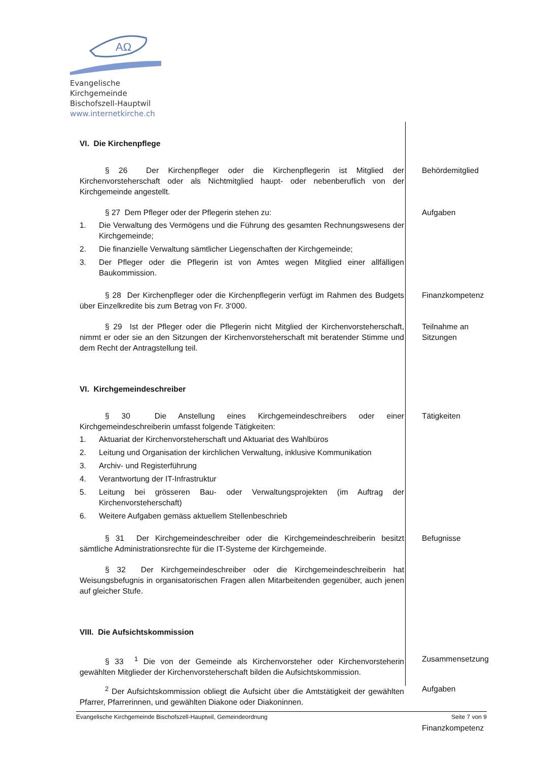ΑΩ
Evangelische Kirchgemeinde
Bischofszell-Hauptwil
www.internetkirche.ch
VI. Die Kirchenpflege
§ 26 Der Kirchenpfleger oder die Kirchenpflegerin ist Mitglied der Kirchenvorsteherschaft oder als Nichtmitglied haupt- oder nebenberuflich von der Kirchgemeinde angestellt.
Behördemitglied
§ 27 Dem Pfleger oder der Pflegerin stehen zu:
1. Die Verwaltung des Vermögens und die Führung des gesamten Rechnungswesens der Kirchgemeinde;
2. Die finanzielle Verwaltung sämtlicher Liegenschaften der Kirchgemeinde;
3. Der Pfleger oder die Pflegerin ist von Amtes wegen Mitglied einer allfälligen Baukommission.
Aufgaben
§ 28 Der Kirchenpfleger oder die Kirchenpflegerin verfügt im Rahmen des Budgets über Einzelkredite bis zum Betrag von Fr. 3‘000.
Finanzkompetenz
§ 29 Ist der Pfleger oder die Pflegerin nicht Mitglied der Kirchenvorsteherschaft, nimmt er oder sie an den Sitzungen der Kirchenvorsteherschaft mit beratender Stimme und dem Recht der Antragstellung teil.
Teilnahme an Sitzungen
VI. Kirchgemeindeschreiber
§ 30 Die Anstellung eines Kirchgemeindeschreibers oder einer Kirchgemeindeschreiberin umfasst folgende Tätigkeiten:
1. Aktuariat der Kirchenvorsteherschaft und Aktuariat des Wahlbüros
2. Leitung und Organisation der kirchlichen Verwaltung, inklusive Kommunikation
3. Archiv- und Registerführung
4. Verantwortung der IT-Infrastruktur
5. Leitung bei grösseren Bau- oder Verwaltungsprojekten (im Auftrag der Kirchenvorsteherschaft)
6. Weitere Aufgaben gemäss aktuellem Stellenbeschrieb
Tätigkeiten
§ 31 Der Kirchgemeindeschreiber oder die Kirchgemeindeschreiberin besitzt sämtliche Administrationsrechte für die IT-Systeme der Kirchgemeinde.
Befugnisse
§ 32 Der Kirchgemeindeschreiber oder die Kirchgemeindeschreiberin hat Weisungsbefugnis in organisatorischen Fragen allen Mitarbeitenden gegenüber, auch jenen auf gleicher Stufe.
VIII. Die Aufsichtskommission
§ 33 <sup>1</sup> Die von der Gemeinde als Kirchenvorsteher oder Kirchenvorsteherin gewählten Mitglieder der Kirchenvorsteherschaft bilden die Aufsichtskommission.
Zusammensetzung
<sup>2</sup> Der Aufsichtskommission obliegt die Aufsicht über die Amtstätigkeit der gewählten Pfarrer, Pfarrerinnen, und gewählten Diakone oder Diakoninnen.
Aufgaben
Finanzkompetenz
Evangelische Kirchgemeinde Bischofszell-Hauptwil, Gemeindeordnung Seite 7 von 9